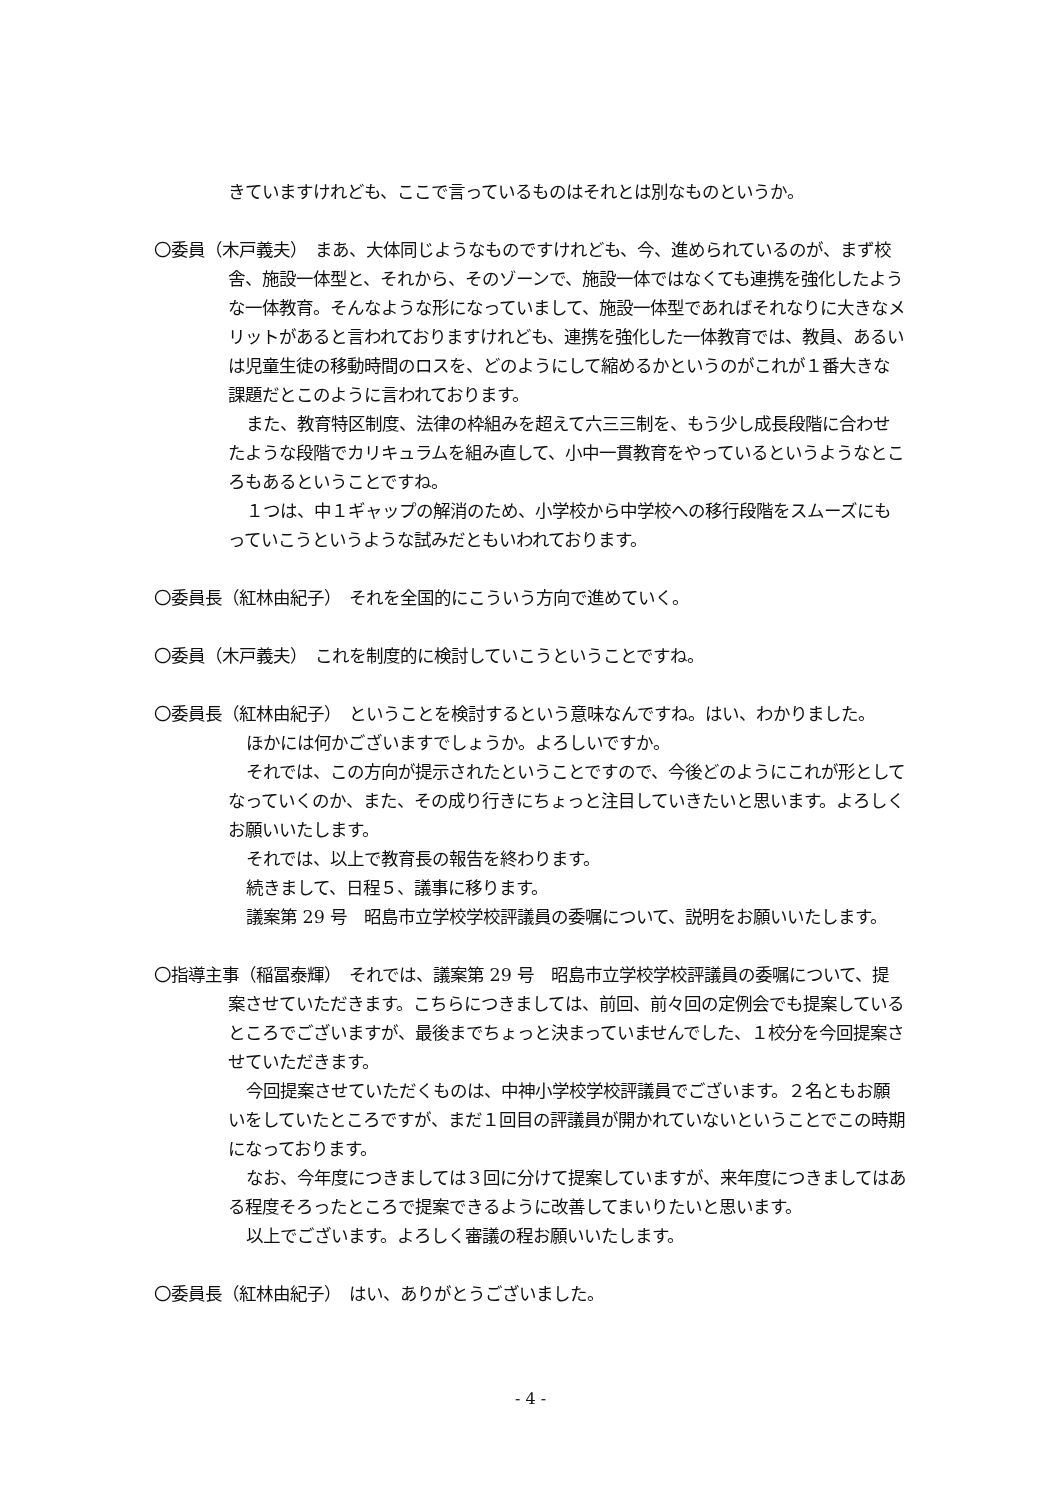きていますけれども、ここで言っているものはそれとは別なものというか。
〇委員（木戸義夫）　まあ、大体同じようなものですけれども、今、進められているのが、まず校舎、施設一体型と、それから、そのゾーンで、施設一体ではなくても連携を強化したような一体教育。そんなような形になっていまして、施設一体型であればそれなりに大きなメリットがあると言われておりますけれども、連携を強化した一体教育では、教員、あるいは児童生徒の移動時間のロスを、どのようにして縮めるかというのがこれが１番大きな課題だとこのように言われております。
また、教育特区制度、法律の枠組みを超えて六三三制を、もう少し成長段階に合わせたような段階でカリキュラムを組み直して、小中一貫教育をやっているというようなところもあるということですね。
１つは、中１ギャップの解消のため、小学校から中学校への移行段階をスムーズにもっていこうというような試みだともいわれております。
〇委員長（紅林由紀子）　それを全国的にこういう方向で進めていく。
〇委員（木戸義夫）　これを制度的に検討していこうということですね。
〇委員長（紅林由紀子）　ということを検討するという意味なんですね。はい、わかりました。
ほかには何かございますでしょうか。よろしいですか。
それでは、この方向が提示されたということですので、今後どのようにこれが形としてなっていくのか、また、その成り行きにちょっと注目していきたいと思います。よろしくお願いいたします。
それでは、以上で教育長の報告を終わります。
続きまして、日程５、議事に移ります。
議案第 29 号　昭島市立学校学校評議員の委嘱について、説明をお願いいたします。
〇指導主事（稲冨泰輝）　それでは、議案第 29 号　昭島市立学校学校評議員の委嘱について、提案させていただきます。こちらにつきましては、前回、前々回の定例会でも提案しているところでございますが、最後までちょっと決まっていませんでした、１校分を今回提案させていただきます。
今回提案させていただくものは、中神小学校学校評議員でございます。２名ともお願いをしていたところですが、まだ１回目の評議員が開かれていないということでこの時期になっております。
なお、今年度につきましては３回に分けて提案していますが、来年度につきましてはある程度そろったところで提案できるように改善してまいりたいと思います。
以上でございます。よろしく審議の程お願いいたします。
〇委員長（紅林由紀子）　はい、ありがとうございました。
- 4 -